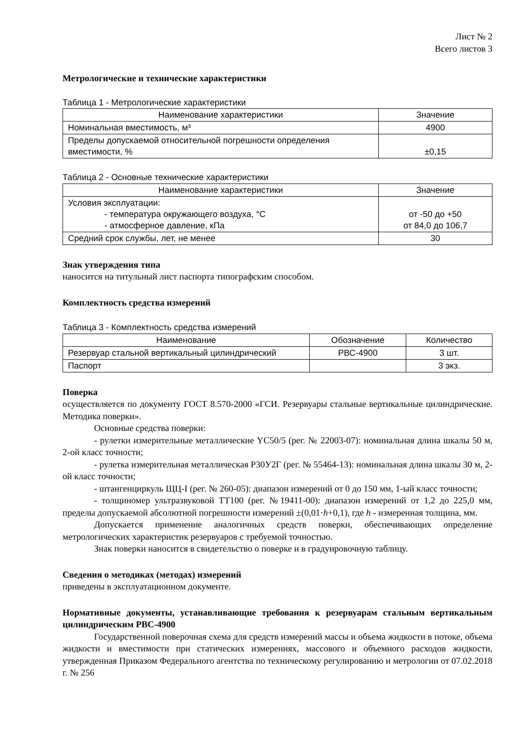Лист № 2
Всего листов 3
Метрологические и технические характеристики
Таблица 1 - Метрологические характеристики
| Наименование характеристики | Значение |
| --- | --- |
| Номинальная вместимость, м³ | 4900 |
| Пределы допускаемой относительной погрешности определения вместимости, % | ±0,15 |
Таблица 2 - Основные технические характеристики
| Наименование характеристики | Значение |
| --- | --- |
| Условия эксплуатации: - температура окружающего воздуха, °С - атмосферное давление, кПа | от -50 до +50 от 84,0 до 106,7 |
| Средний срок службы, лет, не менее | 30 |
Знак утверждения типа
наносится на титульный лист паспорта типографским способом.
Комплектность средства измерений
Таблица 3 - Комплектность средства измерений
| Наименование | Обозначение | Количество |
| --- | --- | --- |
| Резервуар стальной вертикальный цилиндрический | РВС-4900 | 3 шт. |
| Паспорт | | 3 экз. |
Поверка
осуществляется по документу ГОСТ 8.570-2000 «ГСИ. Резервуары стальные вертикальные цилиндрические. Методика поверки».
Основные средства поверки:
- рулетки измерительные металлические YC50/5 (рег. № 22003-07): номинальная длина шкалы 50 м, 2-ой класс точности;
- рулетка измерительная металлическая Р30У2Г (рег. № 55464-13): номинальная длина шкалы 30 м, 2-ой класс точности;
- штангенциркуль ЩЦ-I (рег. № 260-05): диапазон измерений от 0 до 150 мм, 1-ый класс точности;
- толщиномер ультразвуковой ТТ100 (рег. №19411-00): диапазон измерений от 1,2 до 225,0 мм, пределы допускаемой абсолютной погрешности измерений ±(0,01·h+0,1), где h - измеренная толщина, мм.
Допускается применение аналогичных средств поверки, обеспечивающих определение метрологических характеристик резервуаров с требуемой точностью.
Знак поверки наносится в свидетельство о поверке и в градуировочную таблицу.
Сведения о методиках (методах) измерений
приведены в эксплуатационном документе.
Нормативные документы, устанавливающие требования к резервуарам стальным вертикальным цилиндрическим РВС-4900
Государственной поверочная схема для средств измерений массы и объема жидкости в потоке, объема жидкости и вместимости при статических измерениях, массового и объемного расходов жидкости, утвержденная Приказом Федерального агентства по техническому регулированию и метрологии от 07.02.2018 г. № 256